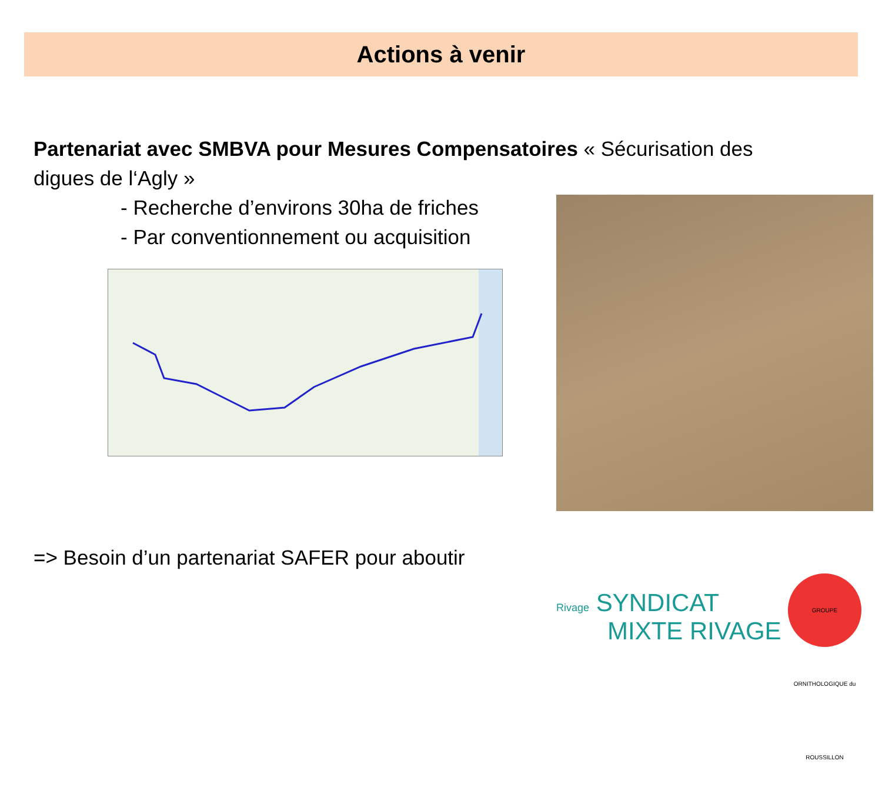Actions à venir
Partenariat avec SMBVA pour Mesures Compensatoires « Sécurisation des digues de l‘Agly »
- Recherche d’environs 30ha de friches
- Par conventionnement ou acquisition
=> Besoin d’un partenariat SAFER pour aboutir
Rivage SYNDICAT
MIXTE RIVAGE
GROUPE ORNITHOLOGIQUE du ROUSSILLON